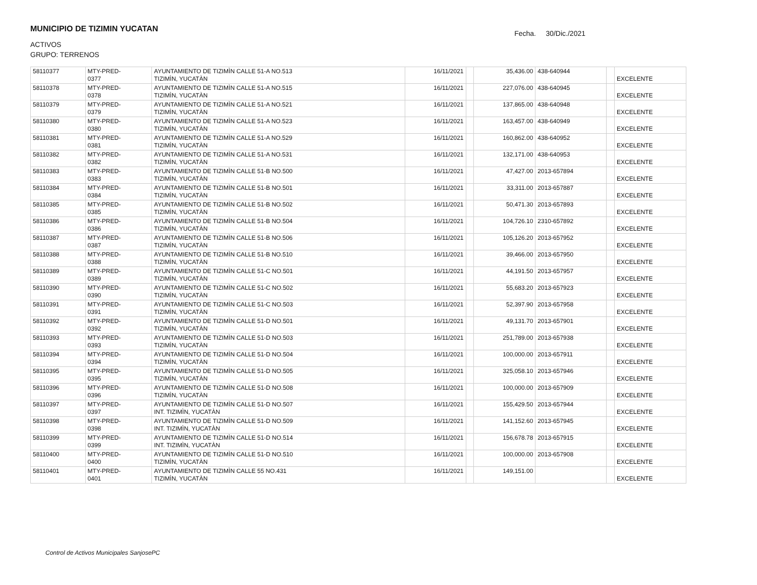MUNICIPIO DE TIZIMIN YUCATAN
ACTIVOS
GRUPO: TERRENOS
Fecha. 30/Dic./2021
| 58110377 | MTY-PRED- 0377 | AYUNTAMIENTO DE TIZIMÌN CALLE 51-A NO.513 TIZIMÌN, YUCATÀN | 16/11/2021 | | 35,436.00 | 438-640944 | | EXCELENTE |
| 58110378 | MTY-PRED- 0378 | AYUNTAMIENTO DE TIZIMÌN CALLE 51-A NO.515 TIZIMÌN, YUCATÀN | 16/11/2021 | | 227,076.00 | 438-640945 | | EXCELENTE |
| 58110379 | MTY-PRED- 0379 | AYUNTAMIENTO DE TIZIMÌN CALLE 51-A NO.521 TIZIMÌN, YUCATÀN | 16/11/2021 | | 137,865.00 | 438-640948 | | EXCELENTE |
| 58110380 | MTY-PRED- 0380 | AYUNTAMIENTO DE TIZIMÌN CALLE 51-A NO.523 TIZIMÌN, YUCATÀN | 16/11/2021 | | 163,457.00 | 438-640949 | | EXCELENTE |
| 58110381 | MTY-PRED- 0381 | AYUNTAMIENTO DE TIZIMÌN CALLE 51-A NO.529 TIZIMÌN, YUCATÀN | 16/11/2021 | | 160,862.00 | 438-640952 | | EXCELENTE |
| 58110382 | MTY-PRED- 0382 | AYUNTAMIENTO DE TIZIMÌN CALLE 51-A NO.531 TIZIMÌN, YUCATÀN | 16/11/2021 | | 132,171.00 | 438-640953 | | EXCELENTE |
| 58110383 | MTY-PRED- 0383 | AYUNTAMIENTO DE TIZIMÌN CALLE 51-B NO.500 TIZIMÌN, YUCATÀN | 16/11/2021 | | 47,427.00 | 2013-657894 | | EXCELENTE |
| 58110384 | MTY-PRED- 0384 | AYUNTAMIENTO DE TIZIMÌN CALLE 51-B NO.501 TIZIMÌN, YUCATÀN | 16/11/2021 | | 33,311.00 | 2013-657887 | | EXCELENTE |
| 58110385 | MTY-PRED- 0385 | AYUNTAMIENTO DE TIZIMÌN CALLE 51-B NO.502 TIZIMÌN, YUCATÀN | 16/11/2021 | | 50,471.30 | 2013-657893 | | EXCELENTE |
| 58110386 | MTY-PRED- 0386 | AYUNTAMIENTO DE TIZIMÌN CALLE 51-B NO.504 TIZIMÌN, YUCATÀN | 16/11/2021 | | 104,726.10 | 2310-657892 | | EXCELENTE |
| 58110387 | MTY-PRED- 0387 | AYUNTAMIENTO DE TIZIMÌN CALLE 51-B NO.506 TIZIMÌN, YUCATÀN | 16/11/2021 | | 105,126.20 | 2013-657952 | | EXCELENTE |
| 58110388 | MTY-PRED- 0388 | AYUNTAMIENTO DE TIZIMÌN CALLE 51-B NO.510 TIZIMÌN, YUCATÀN | 16/11/2021 | | 39,466.00 | 2013-657950 | | EXCELENTE |
| 58110389 | MTY-PRED- 0389 | AYUNTAMIENTO DE TIZIMÌN CALLE 51-C NO.501 TIZIMÌN, YUCATÀN | 16/11/2021 | | 44,191.50 | 2013-657957 | | EXCELENTE |
| 58110390 | MTY-PRED- 0390 | AYUNTAMIENTO DE TIZIMÌN CALLE 51-C NO.502 TIZIMÌN, YUCATÀN | 16/11/2021 | | 55,683.20 | 2013-657923 | | EXCELENTE |
| 58110391 | MTY-PRED- 0391 | AYUNTAMIENTO DE TIZIMÌN CALLE 51-C NO.503 TIZIMÌN, YUCATÀN | 16/11/2021 | | 52,397.90 | 2013-657958 | | EXCELENTE |
| 58110392 | MTY-PRED- 0392 | AYUNTAMIENTO DE TIZIMÌN CALLE 51-D NO.501 TIZIMÌN, YUCATÀN | 16/11/2021 | | 49,131.70 | 2013-657901 | | EXCELENTE |
| 58110393 | MTY-PRED- 0393 | AYUNTAMIENTO DE TIZIMÌN CALLE 51-D NO.503 TIZIMÌN, YUCATÀN | 16/11/2021 | | 251,789.00 | 2013-657938 | | EXCELENTE |
| 58110394 | MTY-PRED- 0394 | AYUNTAMIENTO DE TIZIMÌN CALLE 51-D NO.504 TIZIMÌN, YUCATÀN | 16/11/2021 | | 100,000.00 | 2013-657911 | | EXCELENTE |
| 58110395 | MTY-PRED- 0395 | AYUNTAMIENTO DE TIZIMÌN CALLE 51-D NO.505 TIZIMÌN, YUCATÀN | 16/11/2021 | | 325,058.10 | 2013-657946 | | EXCELENTE |
| 58110396 | MTY-PRED- 0396 | AYUNTAMIENTO DE TIZIMÌN CALLE 51-D NO.508 TIZIMÌN, YUCATÀN | 16/11/2021 | | 100,000.00 | 2013-657909 | | EXCELENTE |
| 58110397 | MTY-PRED- 0397 | AYUNTAMIENTO DE TIZIMÌN CALLE 51-D NO.507 INT. TIZIMÌN, YUCATÀN | 16/11/2021 | | 155,429.50 | 2013-657944 | | EXCELENTE |
| 58110398 | MTY-PRED- 0398 | AYUNTAMIENTO DE TIZIMÌN CALLE 51-D NO.509 INT. TIZIMÌN, YUCATÀN | 16/11/2021 | | 141,152.60 | 2013-657945 | | EXCELENTE |
| 58110399 | MTY-PRED- 0399 | AYUNTAMIENTO DE TIZIMÌN CALLE 51-D NO.514 INT. TIZIMÌN, YUCATÀN | 16/11/2021 | | 156,678.78 | 2013-657915 | | EXCELENTE |
| 58110400 | MTY-PRED- 0400 | AYUNTAMIENTO DE TIZIMÌN CALLE 51-D NO.510 TIZIMÌN, YUCATÀN | 16/11/2021 | | 100,000.00 | 2013-657908 | | EXCELENTE |
| 58110401 | MTY-PRED- 0401 | AYUNTAMIENTO DE TIZIMÌN CALLE 55 NO.431 TIZIMÌN, YUCATÀN | 16/11/2021 | | 149,151.00 | | | EXCELENTE |
Control de Activos Municipales SanjosePC